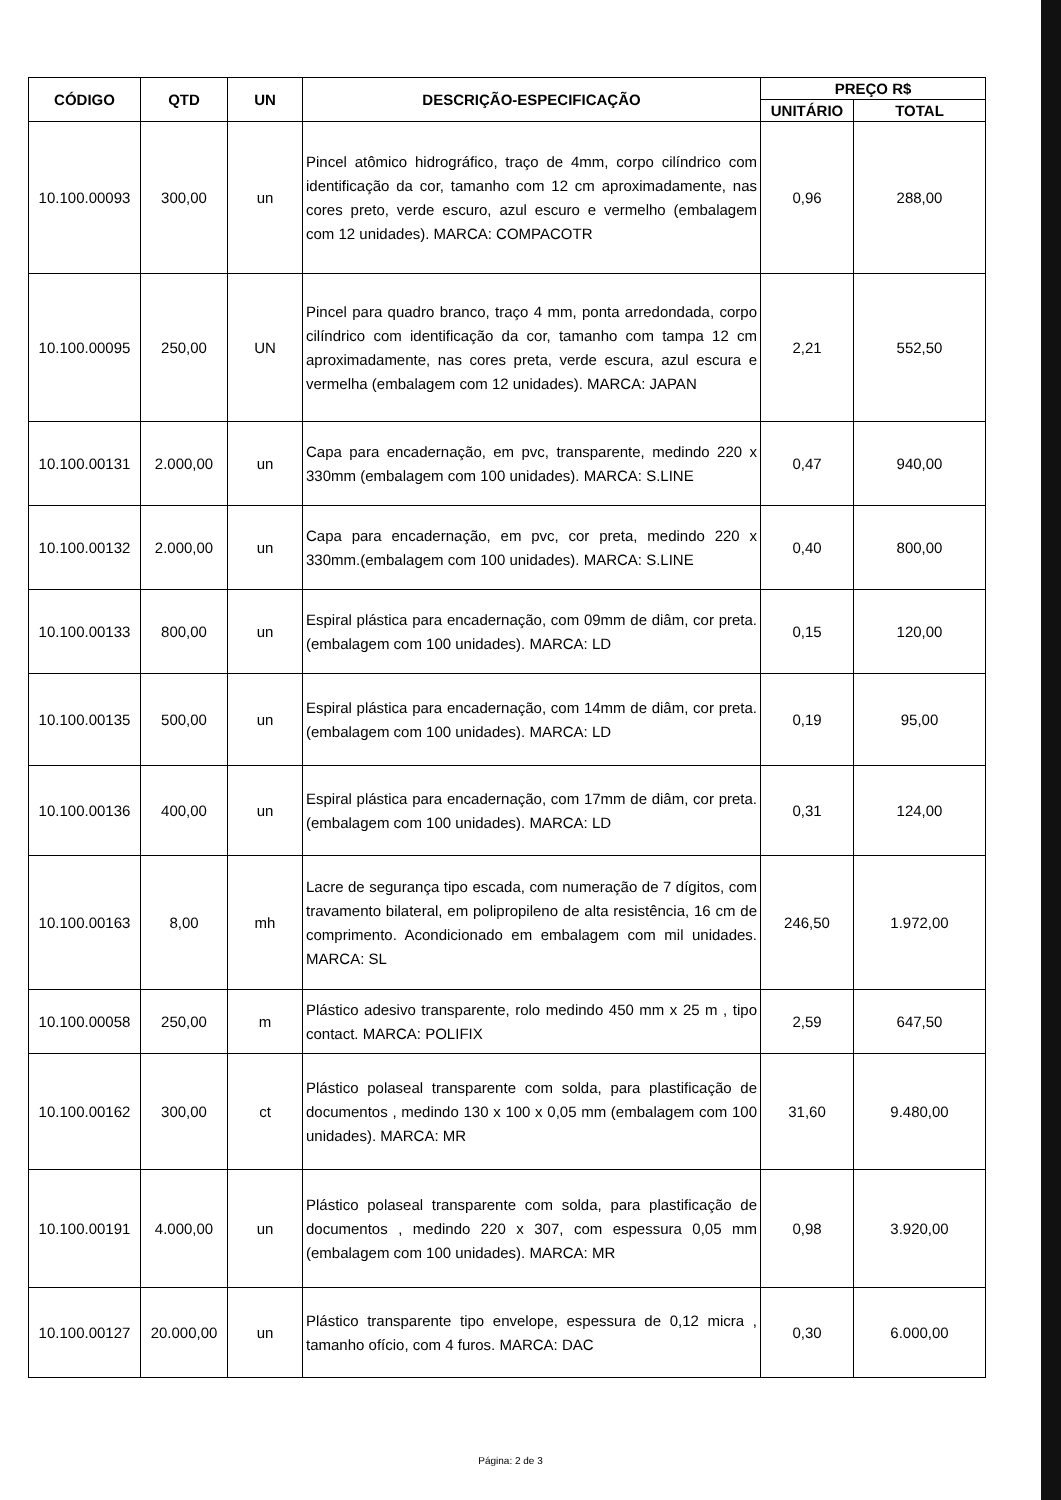| CÓDIGO | QTD | UN | DESCRIÇÃO-ESPECIFICAÇÃO | PREÇO R$ | |
| --- | --- | --- | --- | --- | --- |
| | | | | UNITÁRIO | TOTAL |
| 10.100.00093 | 300,00 | un | Pincel atômico hidrográfico, traço de 4mm, corpo cilíndrico com identificação da cor, tamanho com 12 cm aproximadamente, nas cores preto, verde escuro, azul escuro e vermelho (embalagem com 12 unidades). MARCA: COMPACOTR | 0,96 | 288,00 |
| 10.100.00095 | 250,00 | UN | Pincel para quadro branco, traço 4 mm, ponta arredondada, corpo cilíndrico com identificação da cor, tamanho com tampa 12 cm aproximadamente, nas cores preta, verde escura, azul escura e vermelha (embalagem com 12 unidades). MARCA: JAPAN | 2,21 | 552,50 |
| 10.100.00131 | 2.000,00 | un | Capa para encadernação, em pvc, transparente, medindo 220 x 330mm (embalagem com 100 unidades). MARCA: S.LINE | 0,47 | 940,00 |
| 10.100.00132 | 2.000,00 | un | Capa para encadernação, em pvc, cor preta, medindo 220 x 330mm.(embalagem com 100 unidades). MARCA: S.LINE | 0,40 | 800,00 |
| 10.100.00133 | 800,00 | un | Espiral plástica para encadernação, com 09mm de diâm, cor preta.(embalagem com 100 unidades). MARCA: LD | 0,15 | 120,00 |
| 10.100.00135 | 500,00 | un | Espiral plástica para encadernação, com 14mm de diâm, cor preta.(embalagem com 100 unidades). MARCA: LD | 0,19 | 95,00 |
| 10.100.00136 | 400,00 | un | Espiral plástica para encadernação, com 17mm de diâm, cor preta. (embalagem com 100 unidades). MARCA: LD | 0,31 | 124,00 |
| 10.100.00163 | 8,00 | mh | Lacre de segurança tipo escada, com numeração de 7 dígitos, com travamento bilateral, em polipropileno de alta resistência, 16 cm de comprimento. Acondicionado em embalagem com mil unidades. MARCA: SL | 246,50 | 1.972,00 |
| 10.100.00058 | 250,00 | m | Plástico adesivo transparente, rolo medindo 450 mm x 25 m , tipo contact. MARCA: POLIFIX | 2,59 | 647,50 |
| 10.100.00162 | 300,00 | ct | Plástico polaseal transparente com solda, para plastificação de documentos , medindo 130 x 100 x 0,05 mm (embalagem com 100 unidades). MARCA: MR | 31,60 | 9.480,00 |
| 10.100.00191 | 4.000,00 | un | Plástico polaseal transparente com solda, para plastificação de documentos , medindo 220 x 307, com espessura 0,05 mm (embalagem com 100 unidades). MARCA: MR | 0,98 | 3.920,00 |
| 10.100.00127 | 20.000,00 | un | Plástico transparente tipo envelope, espessura de 0,12 micra , tamanho ofício, com 4 furos. MARCA: DAC | 0,30 | 6.000,00 |
Página: 2 de 3